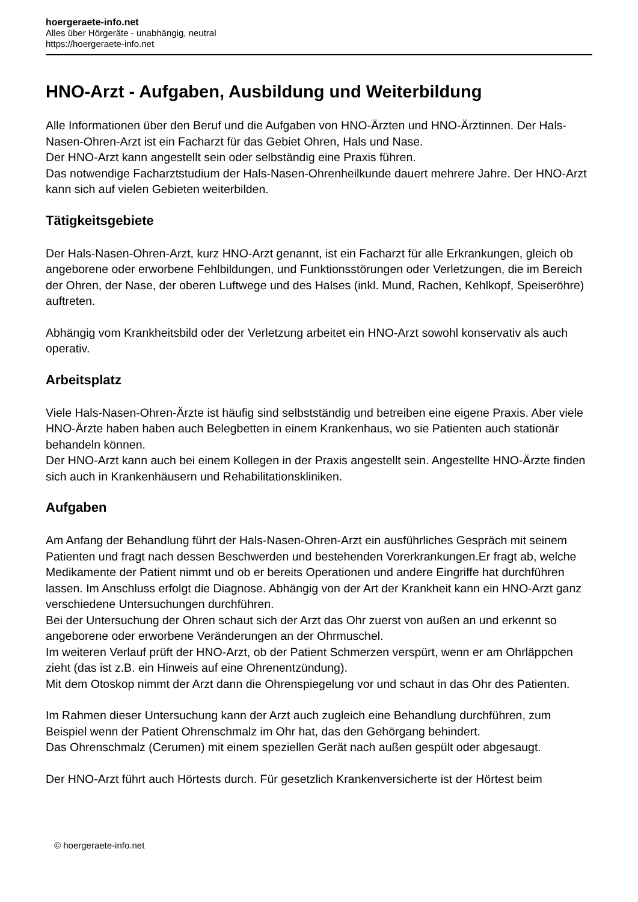hoergeraete-info.net
Alles über Hörgeräte - unabhängig, neutral
https://hoergeraete-info.net
HNO-Arzt - Aufgaben, Ausbildung und Weiterbildung
Alle Informationen über den Beruf und die Aufgaben von HNO-Ärzten und HNO-Ärztinnen. Der Hals-Nasen-Ohren-Arzt ist ein Facharzt für das Gebiet Ohren, Hals und Nase.
Der HNO-Arzt kann angestellt sein oder selbständig eine Praxis führen.
Das notwendige Facharztstudium der Hals-Nasen-Ohrenheilkunde dauert mehrere Jahre. Der HNO-Arzt kann sich auf vielen Gebieten weiterbilden.
Tätigkeitsgebiete
Der Hals-Nasen-Ohren-Arzt, kurz HNO-Arzt genannt, ist ein Facharzt für alle Erkrankungen, gleich ob angeborene oder erworbene Fehlbildungen, und Funktionsstörungen oder Verletzungen, die im Bereich der Ohren, der Nase, der oberen Luftwege und des Halses (inkl. Mund, Rachen, Kehlkopf, Speiseröhre) auftreten.
Abhängig vom Krankheitsbild oder der Verletzung arbeitet ein HNO-Arzt sowohl konservativ als auch operativ.
Arbeitsplatz
Viele Hals-Nasen-Ohren-Ärzte ist häufig sind selbstständig und betreiben eine eigene Praxis. Aber viele HNO-Ärzte haben haben auch Belegbetten in einem Krankenhaus, wo sie Patienten auch stationär behandeln können.
Der HNO-Arzt kann auch bei einem Kollegen in der Praxis angestellt sein. Angestellte HNO-Ärzte finden sich auch in Krankenhäusern und Rehabilitationskliniken.
Aufgaben
Am Anfang der Behandlung führt der Hals-Nasen-Ohren-Arzt ein ausführliches Gespräch mit seinem Patienten und fragt nach dessen Beschwerden und bestehenden Vorerkrankungen.Er fragt ab, welche Medikamente der Patient nimmt und ob er bereits Operationen und andere Eingriffe hat durchführen lassen. Im Anschluss erfolgt die Diagnose. Abhängig von der Art der Krankheit kann ein HNO-Arzt ganz verschiedene Untersuchungen durchführen.
Bei der Untersuchung der Ohren schaut sich der Arzt das Ohr zuerst von außen an und erkennt so angeborene oder erworbene Veränderungen an der Ohrmuschel.
Im weiteren Verlauf prüft der HNO-Arzt, ob der Patient Schmerzen verspürt, wenn er am Ohrläppchen zieht (das ist z.B. ein Hinweis auf eine Ohrenentzündung).
Mit dem Otoskop nimmt der Arzt dann die Ohrenspiegelung vor und schaut in das Ohr des Patienten.
Im Rahmen dieser Untersuchung kann der Arzt auch zugleich eine Behandlung durchführen, zum Beispiel wenn der Patient Ohrenschmalz im Ohr hat, das den Gehörgang behindert.
Das Ohrenschmalz (Cerumen) mit einem speziellen Gerät nach außen gespült oder abgesaugt.
Der HNO-Arzt führt auch Hörtests durch. Für gesetzlich Krankenversicherte ist der Hörtest beim
© hoergeraete-info.net